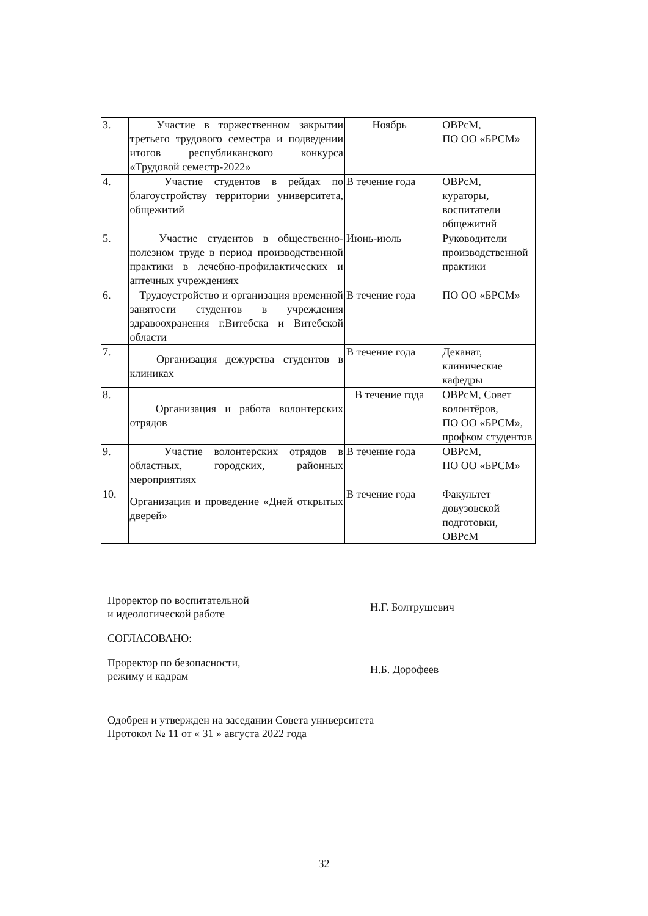| 3. | Участие в торжественном закрытии третьего трудового семестра и подведении итогов республиканского конкурса «Трудовой семестр-2022» | Ноябрь | ОВРсМ, ПО ОО «БРСМ» |
| 4. | Участие студентов в рейдах по благоустройству территории университета, общежитий | В течение года | ОВРсМ, кураторы, воспитатели общежитий |
| 5. | Участие студентов в общественно-полезном труде в период производственной практики в лечебно-профилактических и аптечных учреждениях | Июнь-июль | Руководители производственной практики |
| 6. | Трудоустройство и организация временной занятости студентов в учреждения здравоохранения г.Витебска и Витебской области | В течение года | ПО ОО «БРСМ» |
| 7. | Организация дежурства студентов в клиниках | В течение года | Деканат, клинические кафедры |
| 8. | Организация и работа волонтерских отрядов | В течение года | ОВРсМ, Совет волонтёров, ПО ОО «БРСМ», профком студентов |
| 9. | Участие волонтерских отрядов в областных, городских, районных мероприятиях | В течение года | ОВРсМ, ПО ОО «БРСМ» |
| 10. | Организация и проведение «Дней открытых дверей» | В течение года | Факультет довузовской подготовки, ОВРсМ |
Проректор по воспитательной
и идеологической работе
Н.Г. Болтрушевич
СОГЛАСОВАНО:
Проректор по безопасности,
режиму и кадрам
Н.Б. Дорофеев
Одобрен и утвержден на заседании Совета университета
Протокол № 11 от « 31 » августа 2022 года
32